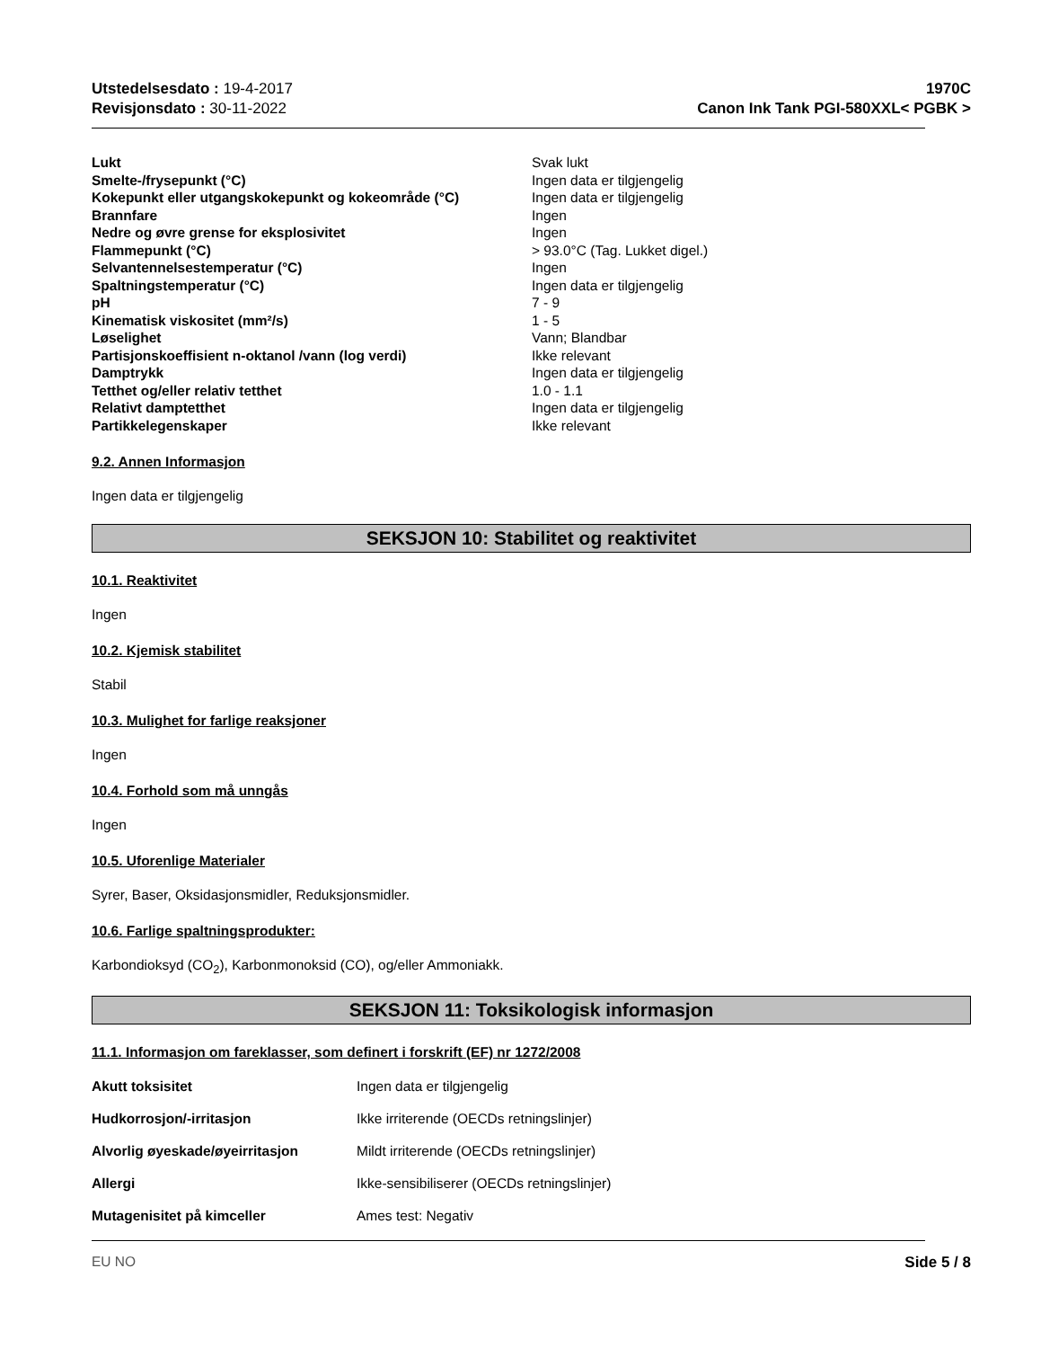Utstedelsesdato : 19-4-2017
Revisjonsdato : 30-11-2022
1970C
Canon Ink Tank PGI-580XXL< PGBK >
| Lukt | Svak lukt |
| Smelte-/frysepunkt (°C) | Ingen data er tilgjengelig |
| Kokepunkt eller utgangskokepunkt og kokeområde (°C) | Ingen data er tilgjengelig |
| Brannfare | Ingen |
| Nedre og øvre grense for eksplosivitet | Ingen |
| Flammepunkt (°C) | > 93.0°C (Tag. Lukket digel.) |
| Selvantennelsestemperatur (°C) | Ingen |
| Spaltningstemperatur (°C) | Ingen data er tilgjengelig |
| pH | 7 - 9 |
| Kinematisk viskositet (mm²/s) | 1 - 5 |
| Løselighet | Vann; Blandbar |
| Partisjonskoeffisient n-oktanol /vann (log verdi) | Ikke relevant |
| Damptrykk | Ingen data er tilgjengelig |
| Tetthet og/eller relativ tetthet | 1.0 - 1.1 |
| Relativt damptetthet | Ingen data er tilgjengelig |
| Partikkelegenskaper | Ikke relevant |
9.2. Annen Informasjon
Ingen data er tilgjengelig
SEKSJON 10: Stabilitet og reaktivitet
10.1. Reaktivitet
Ingen
10.2. Kjemisk stabilitet
Stabil
10.3. Mulighet for farlige reaksjoner
Ingen
10.4. Forhold som må unngås
Ingen
10.5. Uforenlige Materialer
Syrer, Baser, Oksidasjonsmidler, Reduksjonsmidler.
10.6. Farlige spaltningsprodukter:
Karbondioksyd (CO<sub>2</sub>), Karbonmonoksid (CO), og/eller Ammoniakk.
SEKSJON 11: Toksikologisk informasjon
11.1. Informasjon om fareklasser, som definert i forskrift (EF) nr 1272/2008
| Akutt toksisitet | Ingen data er tilgjengelig |
| Hudkorrosjon/-irritasjon | Ikke irriterende (OECDs retningslinjer) |
| Alvorlig øyeskade/øyeirritasjon | Mildt irriterende (OECDs retningslinjer) |
| Allergi | Ikke-sensibiliserer (OECDs retningslinjer) |
| Mutagenisitet på kimceller | Ames test: Negativ |
EU NO Side 5 / 8